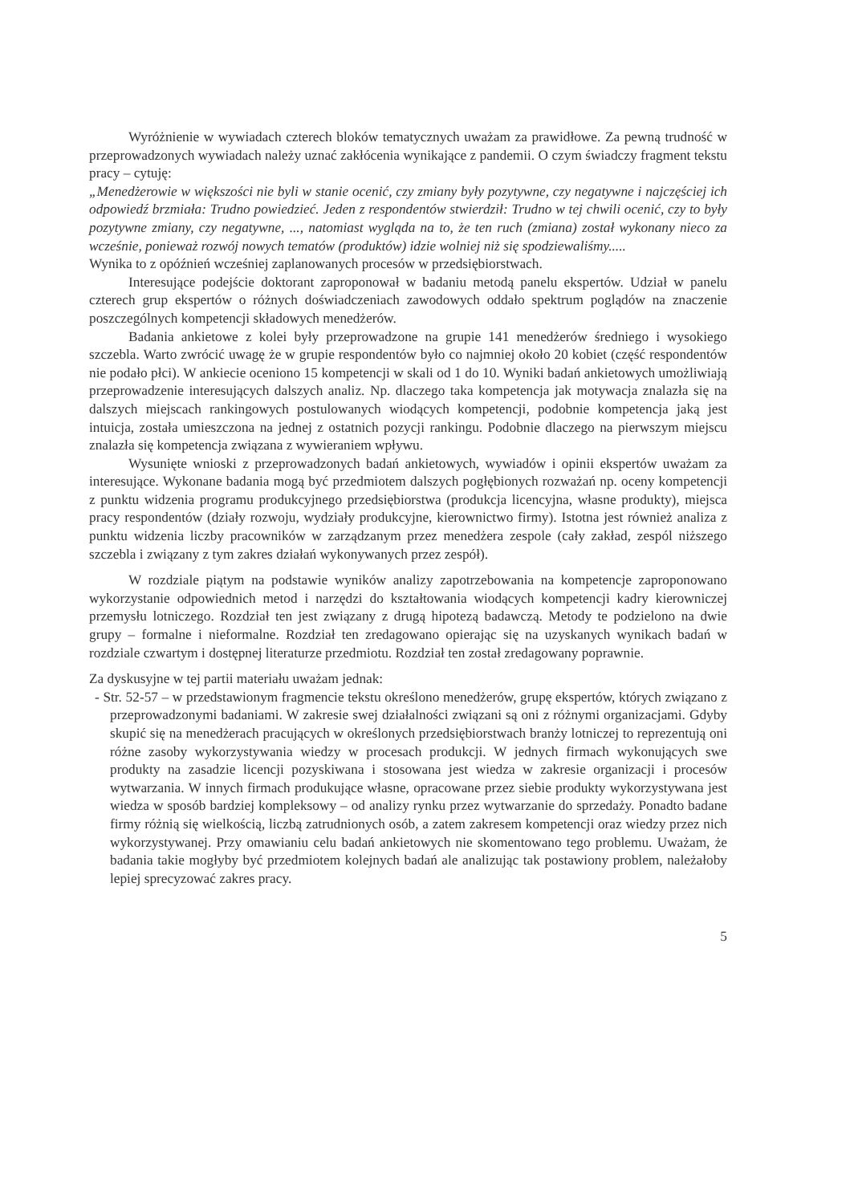Wyróżnienie w wywiadach czterech bloków tematycznych uważam za prawidłowe. Za pewną trudność w przeprowadzonych wywiadach należy uznać zakłócenia wynikające z pandemii. O czym świadczy fragment tekstu pracy – cytuję:
„Menedżerowie w większości nie byli w stanie ocenić, czy zmiany były pozytywne, czy negatywne i najczęściej ich odpowiedź brzmiała: Trudno powiedzieć. Jeden z respondentów stwierdził: Trudno w tej chwili ocenić, czy to były pozytywne zmiany, czy negatywne, ..., natomiast wygląda na to, że ten ruch (zmiana) został wykonany nieco za wcześnie, ponieważ rozwój nowych tematów (produktów) idzie wolniej niż się spodziewaliśmy.....
Wynika to z opóźnień wcześniej zaplanowanych procesów w przedsiębiorstwach.
Interesujące podejście doktorant zaproponował w badaniu metodą panelu ekspertów. Udział w panelu czterech grup ekspertów o różnych doświadczeniach zawodowych oddało spektrum poglądów na znaczenie poszczególnych kompetencji składowych menedżerów.
Badania ankietowe z kolei były przeprowadzone na grupie 141 menedżerów średniego i wysokiego szczebla. Warto zwrócić uwagę że w grupie respondentów było co najmniej około 20 kobiet (część respondentów nie podało płci). W ankiecie oceniono 15 kompetencji w skali od 1 do 10. Wyniki badań ankietowych umożliwiają przeprowadzenie interesujących dalszych analiz. Np. dlaczego taka kompetencja jak motywacja znalazła się na dalszych miejscach rankingowych postulowanych wiodących kompetencji, podobnie kompetencja jaką jest intuicja, została umieszczona na jednej z ostatnich pozycji rankingu. Podobnie dlaczego na pierwszym miejscu znalazła się kompetencja związana z wywieraniem wpływu.
Wysunięte wnioski z przeprowadzonych badań ankietowych, wywiadów i opinii ekspertów uważam za interesujące. Wykonane badania mogą być przedmiotem dalszych pogłębionych rozważań np. oceny kompetencji z punktu widzenia programu produkcyjnego przedsiębiorstwa (produkcja licencyjna, własne produkty), miejsca pracy respondentów (działy rozwoju, wydziały produkcyjne, kierownictwo firmy). Istotna jest również analiza z punktu widzenia liczby pracowników w zarządzanym przez menedżera zespole (cały zakład, zespól niższego szczebla i związany z tym zakres działań wykonywanych przez zespół).
W rozdziale piątym na podstawie wyników analizy zapotrzebowania na kompetencje zaproponowano wykorzystanie odpowiednich metod i narzędzi do kształtowania wiodących kompetencji kadry kierowniczej przemysłu lotniczego. Rozdział ten jest związany z drugą hipotezą badawczą. Metody te podzielono na dwie grupy – formalne i nieformalne. Rozdział ten zredagowano opierając się na uzyskanych wynikach badań w rozdziale czwartym i dostępnej literaturze przedmiotu. Rozdział ten został zredagowany poprawnie.
Za dyskusyjne w tej partii materiału uważam jednak:
- Str. 52-57 – w przedstawionym fragmencie tekstu określono menedżerów, grupę ekspertów, których związano z przeprowadzonymi badaniami. W zakresie swej działalności związani są oni z różnymi organizacjami. Gdyby skupić się na menedżerach pracujących w określonych przedsiębiorstwach branży lotniczej to reprezentują oni różne zasoby wykorzystywania wiedzy w procesach produkcji. W jednych firmach wykonujących swe produkty na zasadzie licencji pozyskiwana i stosowana jest wiedza w zakresie organizacji i procesów wytwarzania. W innych firmach produkujące własne, opracowane przez siebie produkty wykorzystywana jest wiedza w sposób bardziej kompleksowy – od analizy rynku przez wytwarzanie do sprzedaży. Ponadto badane firmy różnią się wielkością, liczbą zatrudnionych osób, a zatem zakresem kompetencji oraz wiedzy przez nich wykorzystywanej. Przy omawianiu celu badań ankietowych nie skomentowano tego problemu. Uważam, że badania takie mogłyby być przedmiotem kolejnych badań ale analizując tak postawiony problem, należałoby lepiej sprecyzować zakres pracy.
5